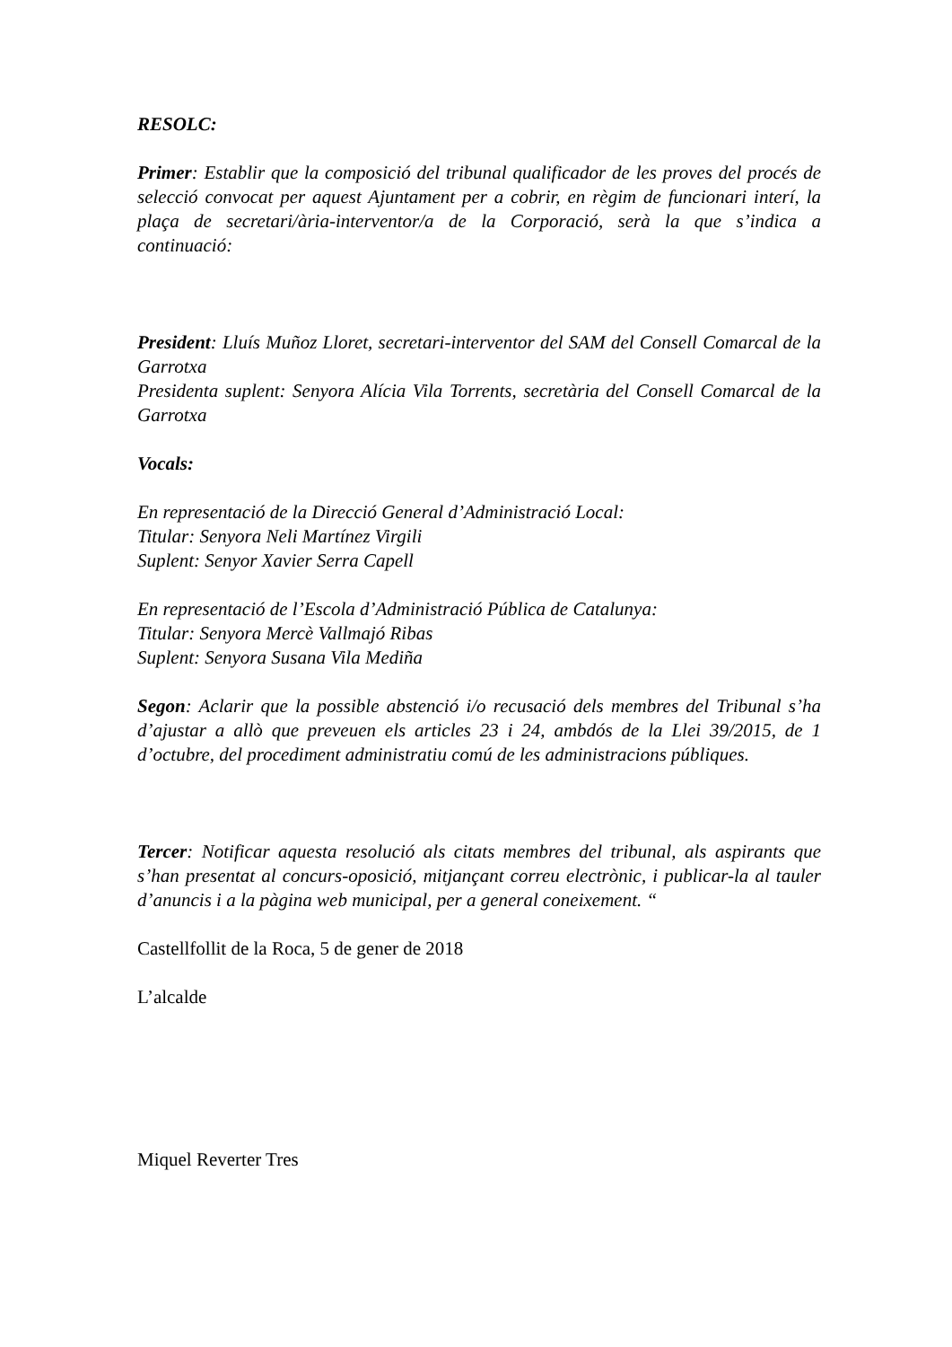RESOLC:
Primer: Establir que la composició del tribunal qualificador de les proves del procés de selecció convocat per aquest Ajuntament per a cobrir, en règim de funcionari interí, la plaça de secretari/ària-interventor/a de la Corporació, serà la que s’indica a continuació:
President: Lluís Muñoz Lloret, secretari-interventor del SAM del Consell Comarcal de la Garrotxa
Presidenta suplent: Senyora Alícia Vila Torrents, secretària del Consell Comarcal de la Garrotxa
Vocals:
En representació de la Direcció General d’Administració Local:
Titular: Senyora Neli Martínez Virgili
Suplent: Senyor Xavier Serra Capell
En representació de l’Escola d’Administració Pública de Catalunya:
Titular: Senyora Mercè Vallmajó Ribas
Suplent: Senyora Susana Vila Mediña
Segon: Aclarir que la possible abstenció i/o recusació dels membres del Tribunal s’ha d’ajustar a allò que preveuen els articles 23 i 24, ambdós de la Llei 39/2015, de 1 d’octubre, del procediment administratiu comú de les administracions públiques.
Tercer: Notificar aquesta resolució als citats membres del tribunal, als aspirants que s’han presentat al concurs-oposició, mitjançant correu electrònic, i publicar-la al tauler d’anuncis i a la pàgina web municipal, per a general coneixement. “
Castellfollit de la Roca, 5 de gener de 2018
L’alcalde
Miquel Reverter Tres